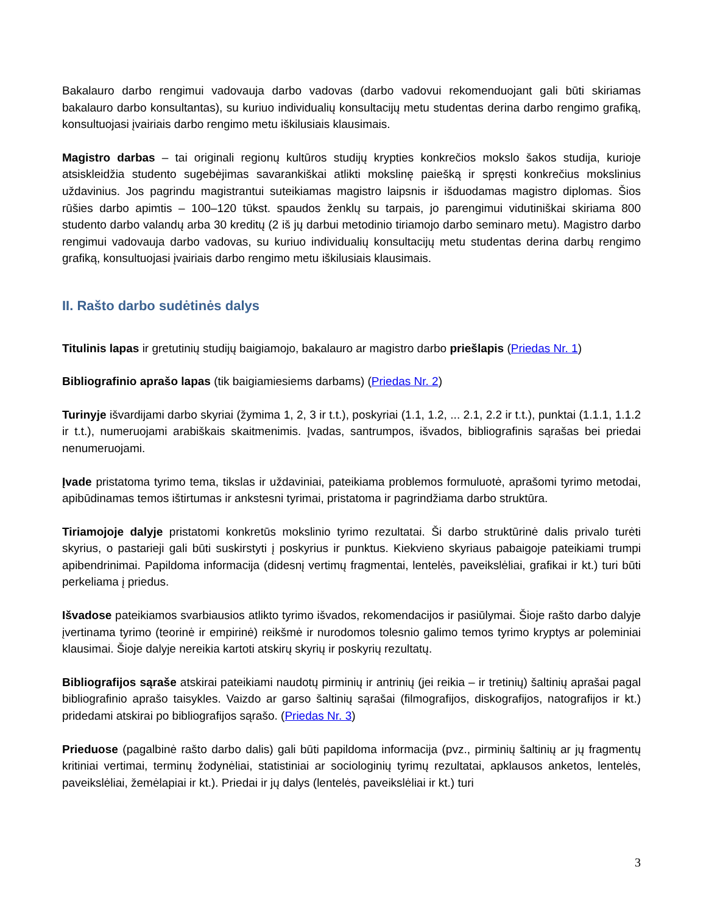Bakalauro darbo rengimui vadovauja darbo vadovas (darbo vadovui rekomenduojant gali būti skiriamas bakalauro darbo konsultantas), su kuriuo individualių konsultacijų metu studentas derina darbo rengimo grafiką, konsultuojasi įvairiais darbo rengimo metu iškilusiais klausimais.
Magistro darbas – tai originali regionų kultūros studijų krypties konkrečios mokslo šakos studija, kurioje atsiskleidžia studento sugebėjimas savarankiškai atlikti mokslinę paiešką ir spręsti konkrečius mokslinius uždavinius. Jos pagrindu magistrantui suteikiamas magistro laipsnis ir išduodamas magistro diplomas. Šios rūšies darbo apimtis – 100–120 tūkst. spaudos ženklų su tarpais, jo parengimui vidutiniškai skiriama 800 studento darbo valandų arba 30 kreditų (2 iš jų darbui metodinio tiriamojo darbo seminaro metu). Magistro darbo rengimui vadovauja darbo vadovas, su kuriuo individualių konsultacijų metu studentas derina darbų rengimo grafiką, konsultuojasi įvairiais darbo rengimo metu iškilusiais klausimais.
II. Rašto darbo sudėtinės dalys
Titulinis lapas ir gretutinių studijų baigiamojo, bakalauro ar magistro darbo priešlapis (Priedas Nr. 1)
Bibliografinio aprašo lapas (tik baigiamiesiems darbams) (Priedas Nr. 2)
Turinyje išvardijami darbo skyriai (žymima 1, 2, 3 ir t.t.), poskyriai (1.1, 1.2, ... 2.1, 2.2 ir t.t.), punktai (1.1.1, 1.1.2 ir t.t.), numeruojami arabiškais skaitmenimis. Įvadas, santrumpos, išvados, bibliografinis sąrašas bei priedai nenumeruojami.
Įvade pristatoma tyrimo tema, tikslas ir uždaviniai, pateikiama problemos formuluotė, aprašomi tyrimo metodai, apibūdinamas temos ištirtumas ir ankstesni tyrimai, pristatoma ir pagrindžiama darbo struktūra.
Tiriamojoje dalyje pristatomi konkretūs mokslinio tyrimo rezultatai. Ši darbo struktūrinė dalis privalo turėti skyrius, o pastarieji gali būti suskirstyti į poskyrius ir punktus. Kiekvieno skyriaus pabaigoje pateikiami trumpi apibendrinimai. Papildoma informacija (didesnį vertimų fragmentai, lentelės, paveikslėliai, grafikai ir kt.) turi būti perkeliama į priedus.
Išvadose pateikiamos svarbiausios atlikto tyrimo išvados, rekomendacijos ir pasiūlymai. Šioje rašto darbo dalyje įvertinama tyrimo (teorinė ir empirinė) reikšmė ir nurodomos tolesnio galimo temos tyrimo kryptys ar poleminiai klausimai. Šioje dalyje nereikia kartoti atskirų skyrių ir poskyrių rezultatų.
Bibliografijos sąraše atskirai pateikiami naudotų pirminių ir antrinių (jei reikia – ir tretinių) šaltinių aprašai pagal bibliografinio aprašo taisykles. Vaizdo ar garso šaltinių sąrašai (filmografijos, diskografijos, natografijos ir kt.) pridedami atskirai po bibliografijos sąrašo. (Priedas Nr. 3)
Prieduose (pagalbinė rašto darbo dalis) gali būti papildoma informacija (pvz., pirminių šaltinių ar jų fragmentų kritiniai vertimai, terminų žodynėliai, statistiniai ar sociologinių tyrimų rezultatai, apklausos anketos, lentelės, paveikslėliai, žemėlapiai ir kt.). Priedai ir jų dalys (lentelės, paveikslėliai ir kt.) turi
3